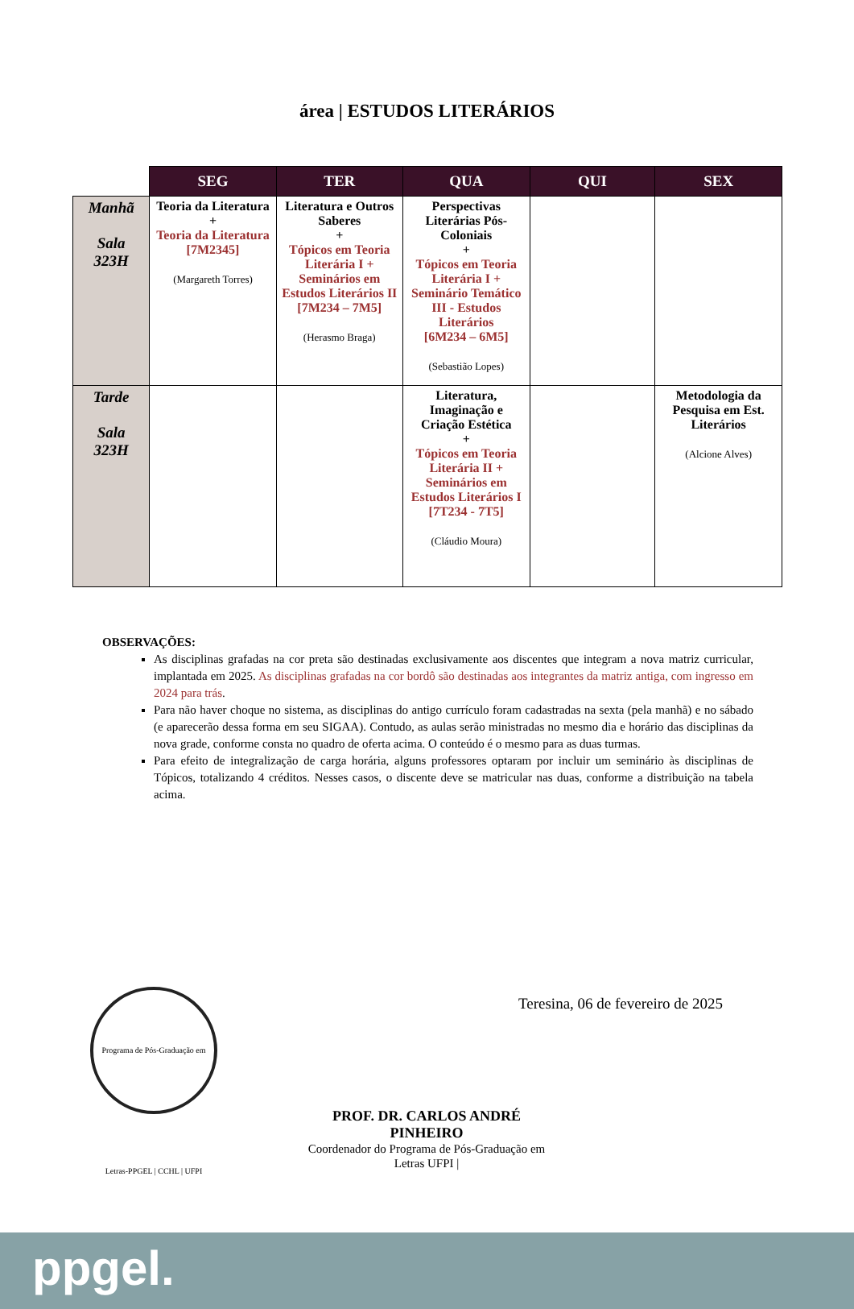área | ESTUDOS LITERÁRIOS
| | SEG | TER | QUA | QUI | SEX |
| --- | --- | --- | --- | --- | --- |
| Manhã Sala 323H | Teoria da Literatura + Teoria da Literatura [7M2345] (Margareth Torres) | Literatura e Outros Saberes + Tópicos em Teoria Literária I + Seminários em Estudos Literários II [7M234 – 7M5] (Herasmo Braga) | Perspectivas Literárias Pós-Coloniais + Tópicos em Teoria Literária I + Seminário Temático III - Estudos Literários [6M234 – 6M5] (Sebastião Lopes) | | |
| Tarde Sala 323H | | | Literatura, Imaginação e Criação Estética + Tópicos em Teoria Literária II + Seminários em Estudos Literários I [7T234 - 7T5] (Cláudio Moura) | | Metodologia da Pesquisa em Est. Literários (Alcione Alves) |
OBSERVAÇÕES:
As disciplinas grafadas na cor preta são destinadas exclusivamente aos discentes que integram a nova matriz curricular, implantada em 2025. As disciplinas grafadas na cor bordô são destinadas aos integrantes da matriz antiga, com ingresso em 2024 para trás.
Para não haver choque no sistema, as disciplinas do antigo currículo foram cadastradas na sexta (pela manhã) e no sábado (e aparecerão dessa forma em seu SIGAA). Contudo, as aulas serão ministradas no mesmo dia e horário das disciplinas da nova grade, conforme consta no quadro de oferta acima. O conteúdo é o mesmo para as duas turmas.
Para efeito de integralização de carga horária, alguns professores optaram por incluir um seminário às disciplinas de Tópicos, totalizando 4 créditos. Nesses casos, o discente deve se matricular nas duas, conforme a distribuição na tabela acima.
Programa de Pós-Graduação em Letras-PPGEL | CCHL | UFPI
Teresina, 06 de fevereiro de 2025
PROF. DR. CARLOS ANDRÉ PINHEIRO
Coordenador do Programa de Pós-Graduação em Letras UFPI |
ppgel.